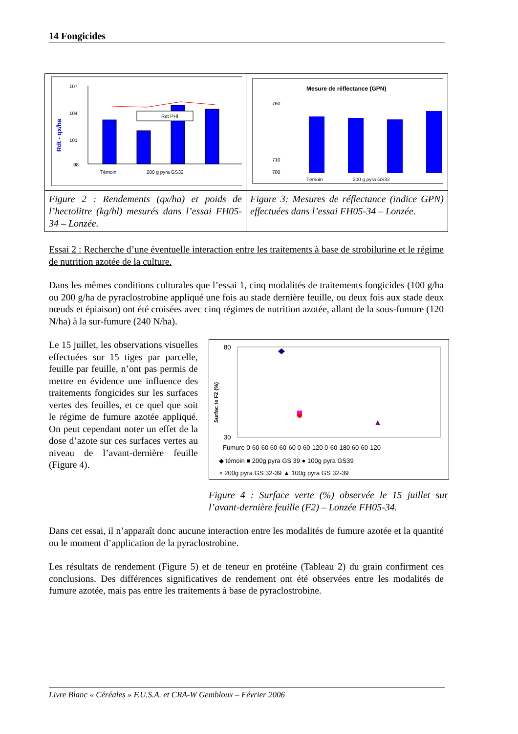14 Fongicides
| Rdt - qx/ha 107 104 101 98 Rdt PHl Témoin 200 g pyra GS32 | Mesure de réflectance (GPN) 760 710 700 Témoin 200 g pyra GS32 |
| Figure 2 : Rendements (qx/ha) et poids de l’hectolitre (kg/hl) mesurés dans l’essai FH05-34 – Lonzée. | Figure 3: Mesures de réflectance (indice GPN) effectuées dans l’essai FH05-34 – Lonzée. |
Essai 2 : Recherche d’une éventuelle interaction entre les traitements à base de strobilurine et le régime de nutrition azotée de la culture.
Dans les mêmes conditions culturales que l’essai 1, cinq modalités de traitements fongicides (100 g/ha ou 200 g/ha de pyraclostrobine appliqué une fois au stade dernière feuille, ou deux fois aux stade deux nœuds et épiaison) ont été croisées avec cinq régimes de nutrition azotée, allant de la sous-fumure (120 N/ha) à la sur-fumure (240 N/ha).
Le 15 juillet, les observations visuelles effectuées sur 15 tiges par parcelle, feuille par feuille, n’ont pas permis de mettre en évidence une influence des traitements fongicides sur les surfaces vertes des feuilles, et ce quel que soit le régime de fumure azotée appliqué. On peut cependant noter un effet de la dose d’azote sur ces surfaces vertes au niveau de l’avant-dernière feuille (Figure 4).
Surfac te F2 (%)
80
30
Fumure 0-60-60 60-60-60 0-60-120 0-60-180 60-60-120
◆ témoin ■ 200g pyra GS 39 ● 100g pyra GS39
× 200g pyra GS 32-39 ▲ 100g pyra GS 32-39
Figure 4 : Surface verte (%) observée le 15 juillet sur l’avant-dernière feuille (F2) – Lonzée FH05-34.
Dans cet essai, il n’apparaît donc aucune interaction entre les modalités de fumure azotée et la quantité ou le moment d’application de la pyraclostrobine.
Les résultats de rendement (Figure 5) et de teneur en protéine (Tableau 2) du grain confirment ces conclusions. Des différences significatives de rendement ont été observées entre les modalités de fumure azotée, mais pas entre les traitements à base de pyraclostrobine.
Livre Blanc « Céréales » F.U.S.A. et CRA-W Gembloux – Février 2006